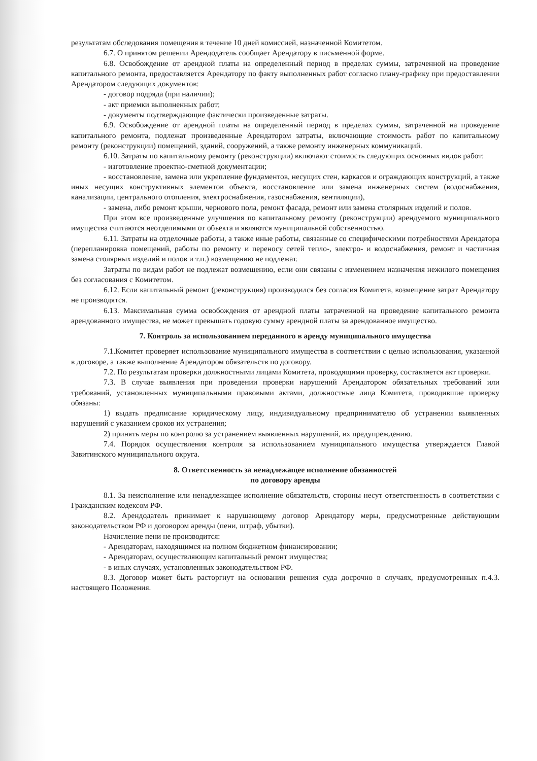результатам обследования помещения в течение 10 дней комиссией, назначенной Комитетом.
6.7. О принятом решении Арендодатель сообщает Арендатору в письменной форме.
6.8. Освобождение от арендной платы на определенный период в пределах суммы, затраченной на проведение капитального ремонта, предоставляется Арендатору по факту выполненных работ согласно плану-графику при предоставлении Арендатором следующих документов:
- договор подряда (при наличии);
- акт приемки выполненных работ;
- документы подтверждающие фактически произведенные затраты.
6.9. Освобождение от арендной платы на определенный период в пределах суммы, затраченной на проведение капитального ремонта, подлежат произведенные Арендатором затраты, включающие стоимость работ по капитальному ремонту (реконструкции) помещений, зданий, сооружений, а также ремонту инженерных коммуникаций.
6.10. Затраты по капитальному ремонту (реконструкции) включают стоимость следующих основных видов работ:
- изготовление проектно-сметной документации;
- восстановление, замена или укрепление фундаментов, несущих стен, каркасов и ограждающих конструкций, а также иных несущих конструктивных элементов объекта, восстановление или замена инженерных систем (водоснабжения, канализации, центрального отопления, электроснабжения, газоснабжения, вентиляции),
- замена, либо ремонт крыши, чернового пола, ремонт фасада, ремонт или замена столярных изделий и полов.
При этом все произведенные улучшения по капитальному ремонту (реконструкции) арендуемого муниципального имущества считаются неотделимыми от объекта и являются муниципальной собственностью.
6.11. Затраты на отделочные работы, а также иные работы, связанные со специфическими потребностями Арендатора (перепланировка помещений, работы по ремонту и переносу сетей тепло-, электро- и водоснабжения, ремонт и частичная замена столярных изделий и полов и т.п.) возмещению не подлежат.
Затраты по видам работ не подлежат возмещению, если они связаны с изменением назначения нежилого помещения без согласования с Комитетом.
6.12. Если капитальный ремонт (реконструкция) производился без согласия Комитета, возмещение затрат Арендатору не производятся.
6.13. Максимальная сумма освобождения от арендной платы затраченной на проведение капитального ремонта арендованного имущества, не может превышать годовую сумму арендной платы за арендованное имущество.
7. Контроль за использованием переданного в аренду муниципального имущества
7.1.Комитет проверяет использование муниципального имущества в соответствии с целью использования, указанной в договоре, а также выполнение Арендатором обязательств по договору.
7.2. По результатам проверки должностными лицами Комитета, проводящими проверку, составляется акт проверки.
7.3. В случае выявления при проведении проверки нарушений Арендатором обязательных требований или требований, установленных муниципальными правовыми актами, должностные лица Комитета, проводившие проверку обязаны:
1) выдать предписание юридическому лицу, индивидуальному предпринимателю об устранении выявленных нарушений с указанием сроков их устранения;
2) принять меры по контролю за устранением выявленных нарушений, их предупреждению.
7.4. Порядок осуществления контроля за использованием муниципального имущества утверждается Главой Завитинского муниципального округа.
8. Ответственность за ненадлежащее исполнение обязанностей
по договору аренды
8.1. За неисполнение или ненадлежащее исполнение обязательств, стороны несут ответственность в соответствии с Гражданским кодексом РФ.
8.2. Арендодатель принимает к нарушающему договор Арендатору меры, предусмотренные действующим законодательством РФ и договором аренды (пени, штраф, убытки).
Начисление пени не производится:
- Арендаторам, находящимся на полном бюджетном финансировании;
- Арендаторам, осуществляющим капитальный ремонт имущества;
- в иных случаях, установленных законодательством РФ.
8.3. Договор может быть расторгнут на основании решения суда досрочно в случаях, предусмотренных п.4.3. настоящего Положения.